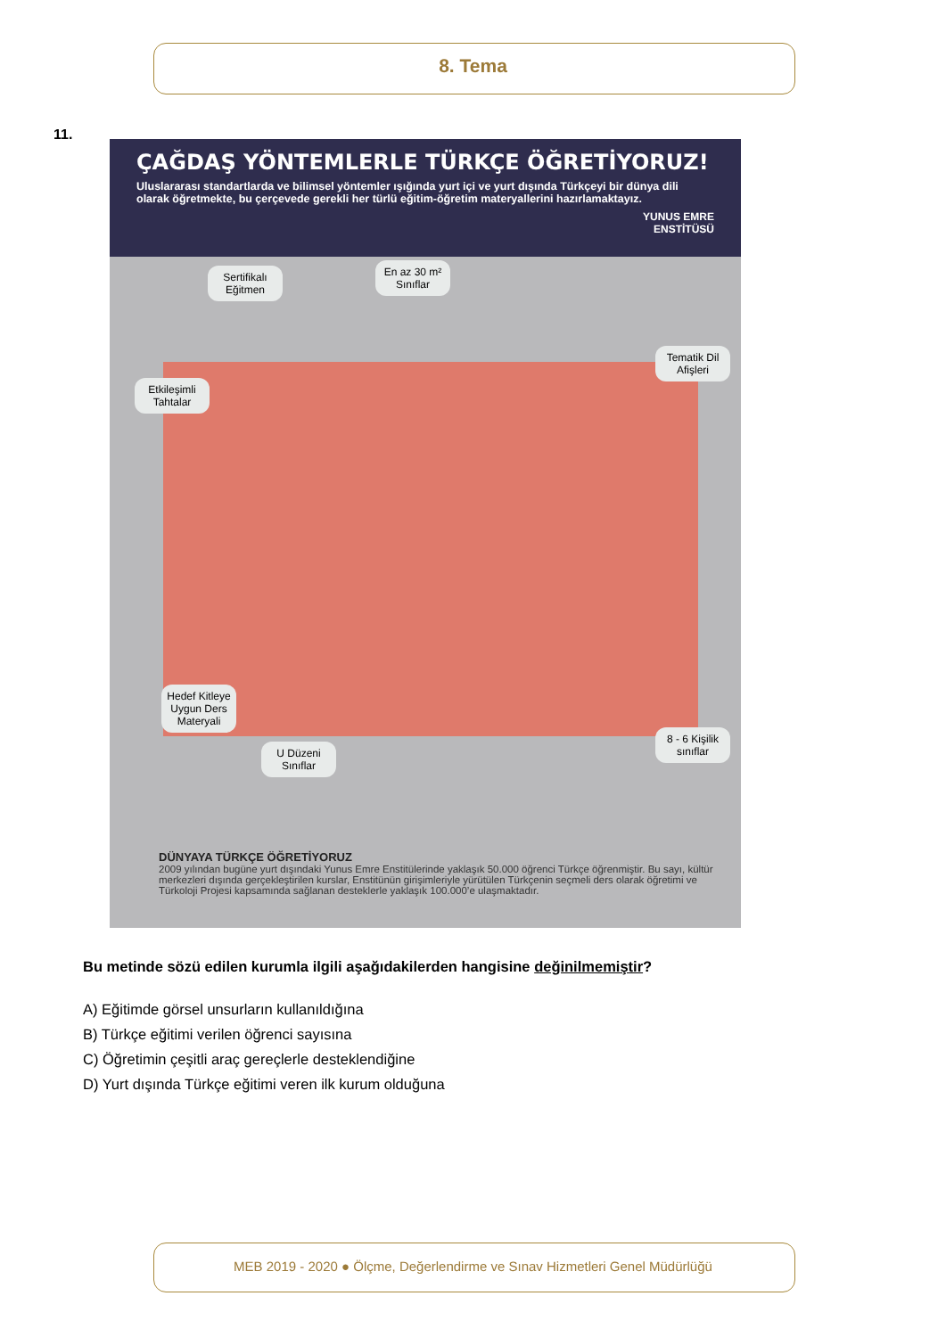8. Tema
11.
ÇAĞDAŞ YÖNTEMLERLE TÜRKÇE ÖĞRETİYORUZ!
Uluslararası standartlarda ve bilimsel yöntemler ışığında yurt içi ve yurt dışında Türkçeyi bir dünya dili olarak öğretmekte, bu çerçevede gerekli her türlü eğitim-öğretim materyallerini hazırlamaktayız.
YUNUS EMRE
ENSTİTÜSÜ
Sertifikalı Eğitmen
En az 30 m² Sınıflar
Tematik Dil Afişleri
Etkileşimli Tahtalar
Hedef Kitleye Uygun Ders Materyali
U Düzeni Sınıflar
8 - 6 Kişilik sınıflar
DÜNYAYA TÜRKÇE ÖĞRETİYORUZ
2009 yılından bugüne yurt dışındaki Yunus Emre Enstitülerinde yaklaşık 50.000 öğrenci Türkçe öğrenmiştir. Bu sayı, kültür merkezleri dışında gerçekleştirilen kurslar, Enstitünün girişimleriyle yürütülen Türkçenin seçmeli ders olarak öğretimi ve Türkoloji Projesi kapsamında sağlanan desteklerle yaklaşık 100.000’e ulaşmaktadır.
Bu metinde sözü edilen kurumla ilgili aşağıdakilerden hangisine değinilmemiştir?
A) Eğitimde görsel unsurların kullanıldığına
B) Türkçe eğitimi verilen öğrenci sayısına
C) Öğretimin çeşitli araç gereçlerle desteklendiğine
D) Yurt dışında Türkçe eğitimi veren ilk kurum olduğuna
MEB 2019 - 2020 ● Ölçme, Değerlendirme ve Sınav Hizmetleri Genel Müdürlüğü